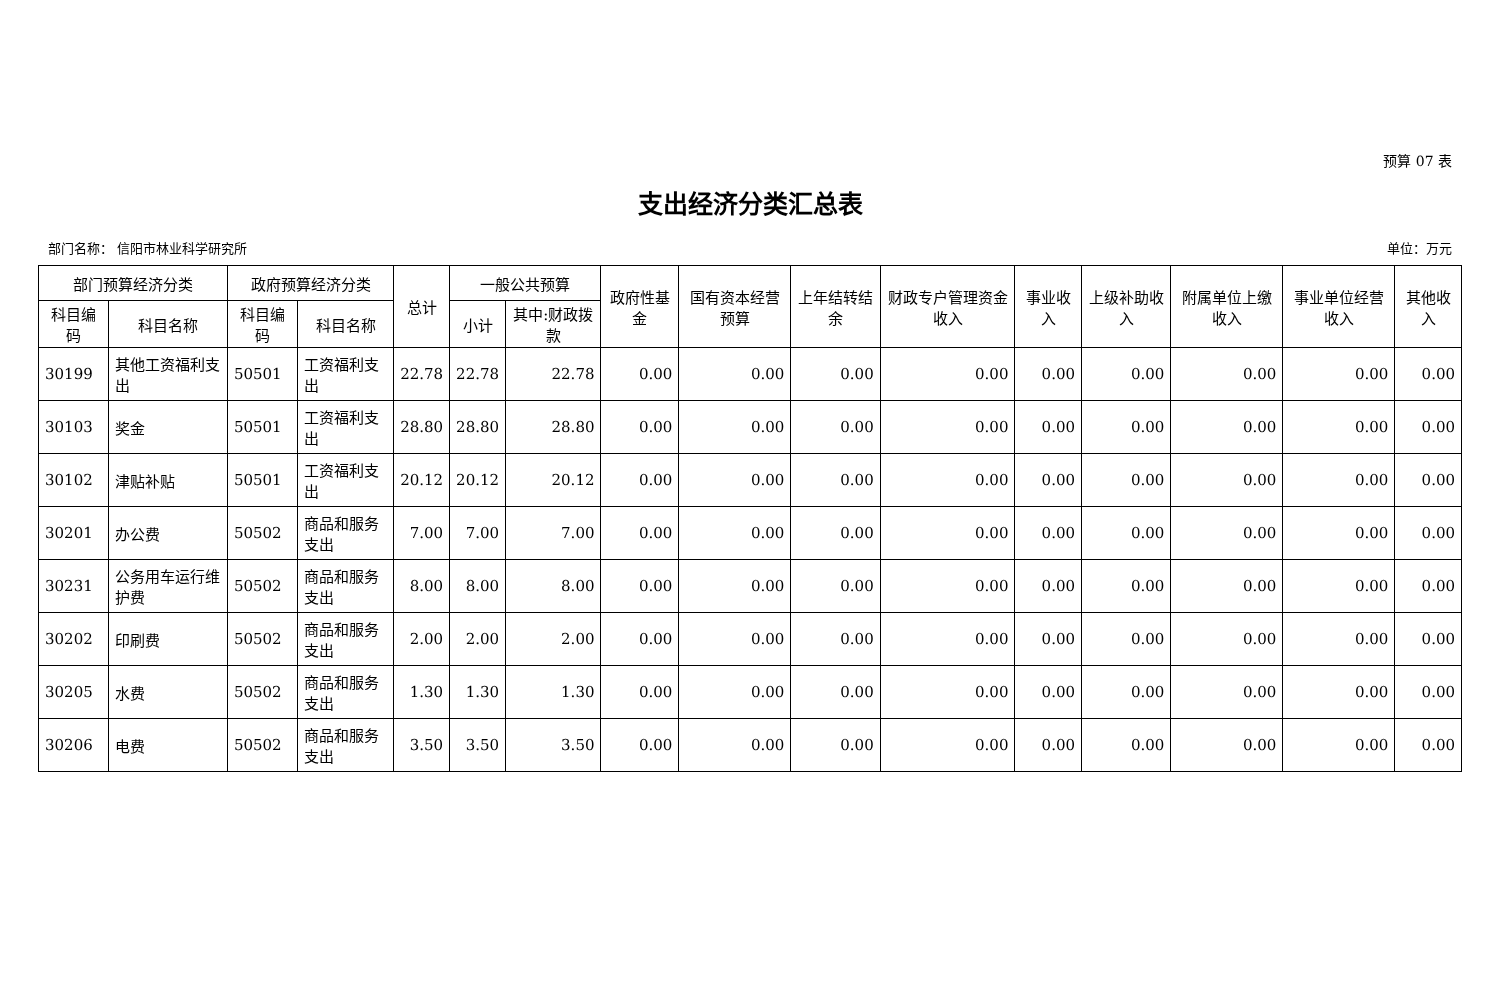预算 07 表
支出经济分类汇总表
部门名称： 信阳市林业科学研究所 单位：万元
| 部门预算经济分类 | | 政府预算经济分类 | | 总计 | 一般公共预算 | | 政府性基金 | 国有资本经营预算 | 上年结转结余 | 财政专户管理资金收入 | 事业收入 | 上级补助收入 | 附属单位上缴收入 | 事业单位经营收入 | 其他收入 |
| --- | --- | --- | --- | --- | --- | --- | --- | --- | --- | --- | --- | --- | --- | --- | --- |
| 科目编码 | 科目名称 | 科目编码 | 科目名称 | | 小计 | 其中:财政拨款 | | | | | | | | | |
| 30199 | 其他工资福利支出 | 50501 | 工资福利支出 | 22.78 | 22.78 | 22.78 | 0.00 | 0.00 | 0.00 | 0.00 | 0.00 | 0.00 | 0.00 | 0.00 | 0.00 |
| 30103 | 奖金 | 50501 | 工资福利支出 | 28.80 | 28.80 | 28.80 | 0.00 | 0.00 | 0.00 | 0.00 | 0.00 | 0.00 | 0.00 | 0.00 | 0.00 |
| 30102 | 津贴补贴 | 50501 | 工资福利支出 | 20.12 | 20.12 | 20.12 | 0.00 | 0.00 | 0.00 | 0.00 | 0.00 | 0.00 | 0.00 | 0.00 | 0.00 |
| 30201 | 办公费 | 50502 | 商品和服务支出 | 7.00 | 7.00 | 7.00 | 0.00 | 0.00 | 0.00 | 0.00 | 0.00 | 0.00 | 0.00 | 0.00 | 0.00 |
| 30231 | 公务用车运行维护费 | 50502 | 商品和服务支出 | 8.00 | 8.00 | 8.00 | 0.00 | 0.00 | 0.00 | 0.00 | 0.00 | 0.00 | 0.00 | 0.00 | 0.00 |
| 30202 | 印刷费 | 50502 | 商品和服务支出 | 2.00 | 2.00 | 2.00 | 0.00 | 0.00 | 0.00 | 0.00 | 0.00 | 0.00 | 0.00 | 0.00 | 0.00 |
| 30205 | 水费 | 50502 | 商品和服务支出 | 1.30 | 1.30 | 1.30 | 0.00 | 0.00 | 0.00 | 0.00 | 0.00 | 0.00 | 0.00 | 0.00 | 0.00 |
| 30206 | 电费 | 50502 | 商品和服务支出 | 3.50 | 3.50 | 3.50 | 0.00 | 0.00 | 0.00 | 0.00 | 0.00 | 0.00 | 0.00 | 0.00 | 0.00 |